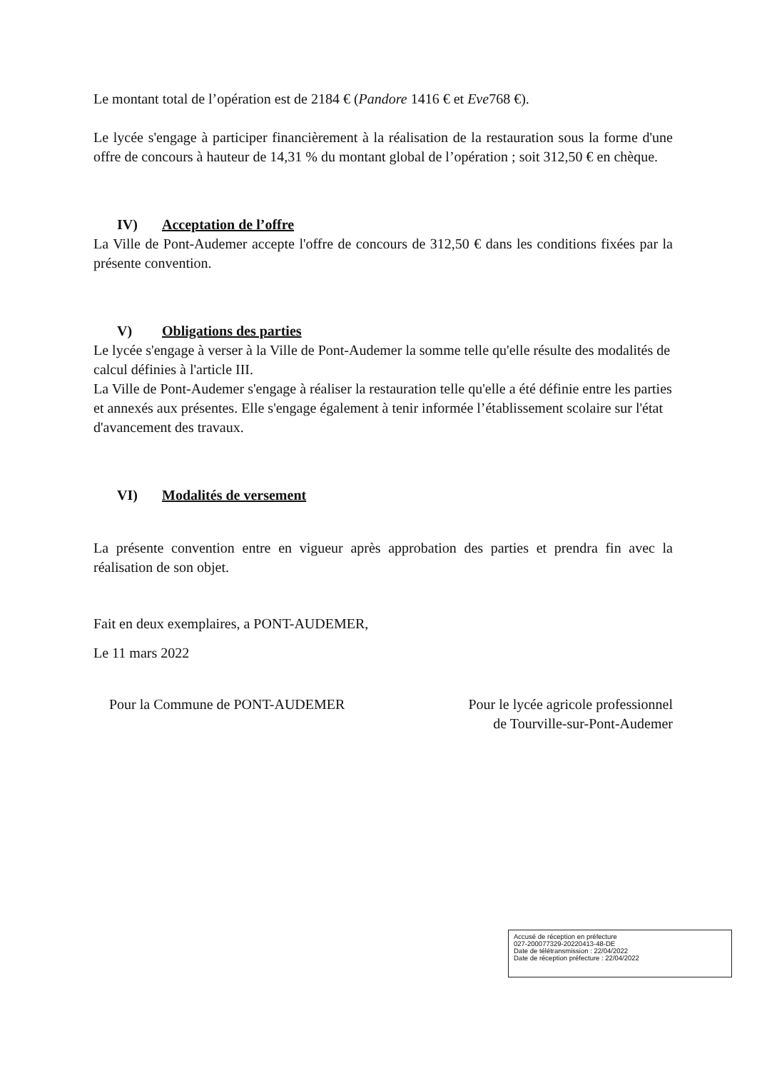Le montant total de l’opération est de 2184 € (Pandore 1416 € et Eve768 €).
Le lycée s'engage à participer financièrement à la réalisation de la restauration sous la forme d'une offre de concours à hauteur de 14,31 % du montant global de l’opération ; soit 312,50 € en chèque.
IV) Acceptation de l’offre
La Ville de Pont-Audemer accepte l'offre de concours de 312,50 € dans les conditions fixées par la présente convention.
V) Obligations des parties
Le lycée s'engage à verser à la Ville de Pont-Audemer la somme telle qu'elle résulte des modalités de calcul définies à l'article III.
La Ville de Pont-Audemer s'engage à réaliser la restauration telle qu'elle a été définie entre les parties et annexés aux présentes. Elle s'engage également à tenir informée l’établissement scolaire sur l'état d'avancement des travaux.
VI) Modalités de versement
La présente convention entre en vigueur après approbation des parties et prendra fin avec la réalisation de son objet.
Fait en deux exemplaires, a PONT-AUDEMER,
Le 11 mars 2022
Pour la Commune de PONT-AUDEMER
Pour le lycée agricole professionnel
de Tourville-sur-Pont-Audemer
Accusé de réception en préfecture
027-200077329-20220413-48-DE
Date de télétransmission : 22/04/2022
Date de réception préfecture : 22/04/2022